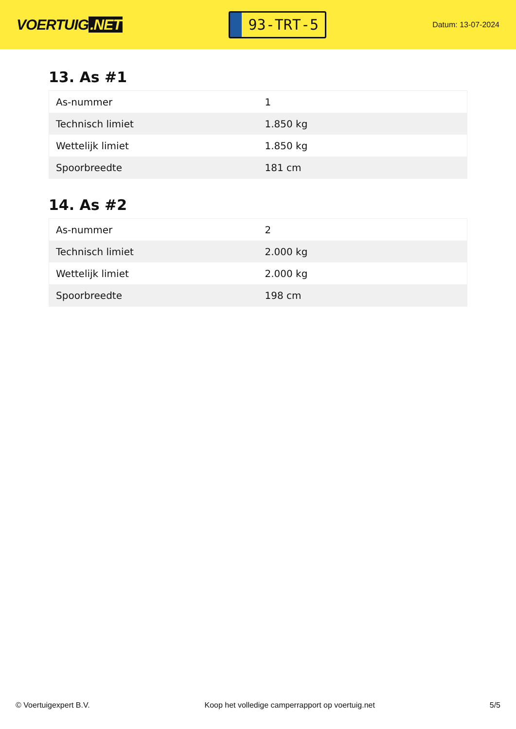VOERTUIG.NET
93-TRT-5
Datum: 13-07-2024
13. As #1
| As-nummer | 1 |
| Technisch limiet | 1.850 kg |
| Wettelijk limiet | 1.850 kg |
| Spoorbreedte | 181 cm |
14. As #2
| As-nummer | 2 |
| Technisch limiet | 2.000 kg |
| Wettelijk limiet | 2.000 kg |
| Spoorbreedte | 198 cm |
© Voertuigexpert B.V. Koop het volledige camperrapport op voertuig.net 5/5